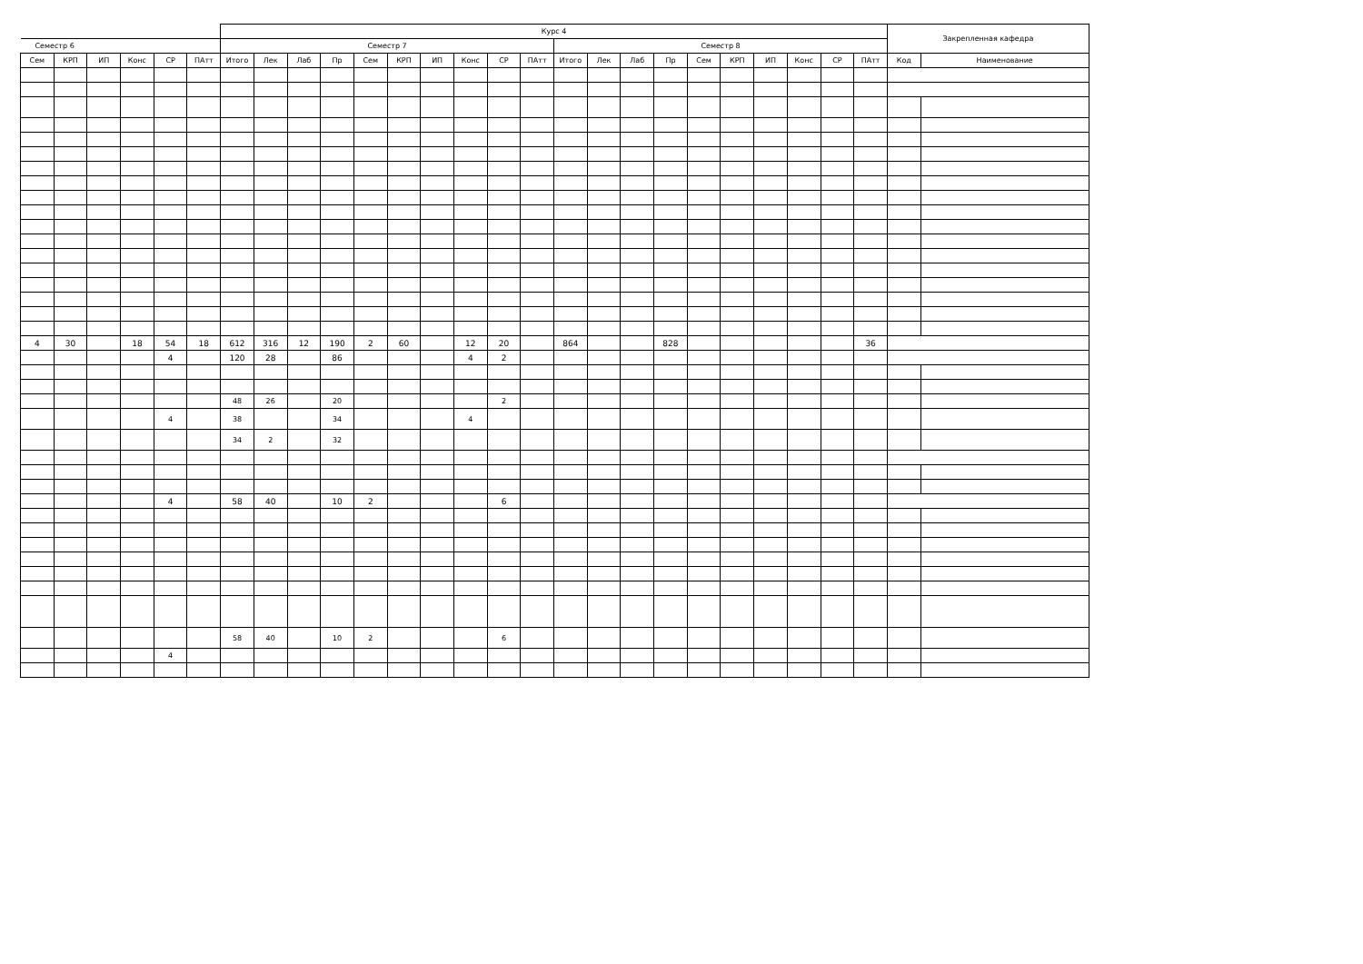| | | | | | | Курс 4 | | | | | | | | | | | | | | | | | | | | Закрепленная кафедра | |
| --- | --- | --- | --- | --- | --- | --- | --- | --- | --- | --- | --- | --- | --- | --- | --- | --- | --- | --- | --- | --- | --- | --- | --- | --- | --- | --- | --- |
| Семестр 6 | | | | | | Семестр 7 | | | | | | | | | | Семестр 8 | | | | | | | | | | | |
| Сем | КРП | ИП | Конс | СР | ПАтт | Итого | Лек | Лаб | Пр | Сем | КРП | ИП | Конс | СР | ПАтт | Итого | Лек | Лаб | Пр | Сем | КРП | ИП | Конс | СР | ПАтт | Код | Наименование |
| 4 | 30 | | 18 | 54 | 18 | 612 | 316 | 12 | 190 | 2 | 60 | | 12 | 20 | | 864 | | | 828 | | | | | | 36 | | |
| | | | | 4 | | 120 | 28 | | 86 | | | | 4 | 2 | | | | | | | | | | | | | |
| | | | | | | 48 | 26 | | 20 | | | | | 2 | | | | | | | | | | | | | |
| | | | | 4 | | 38 | | | 34 | | | | 4 | | | | | | | | | | | | | | |
| | | | | | | 34 | 2 | | 32 | | | | | | | | | | | | | | | | | | |
| | | | | 4 | | 58 | 40 | | 10 | 2 | | | | 6 | | | | | | | | | | | | | |
| | | | | | | 58 | 40 | | 10 | 2 | | | | 6 | | | | | | | | | | | | | |
| | | | | 4 | | | | | | | | | | | | | | | | | | | | | | | |